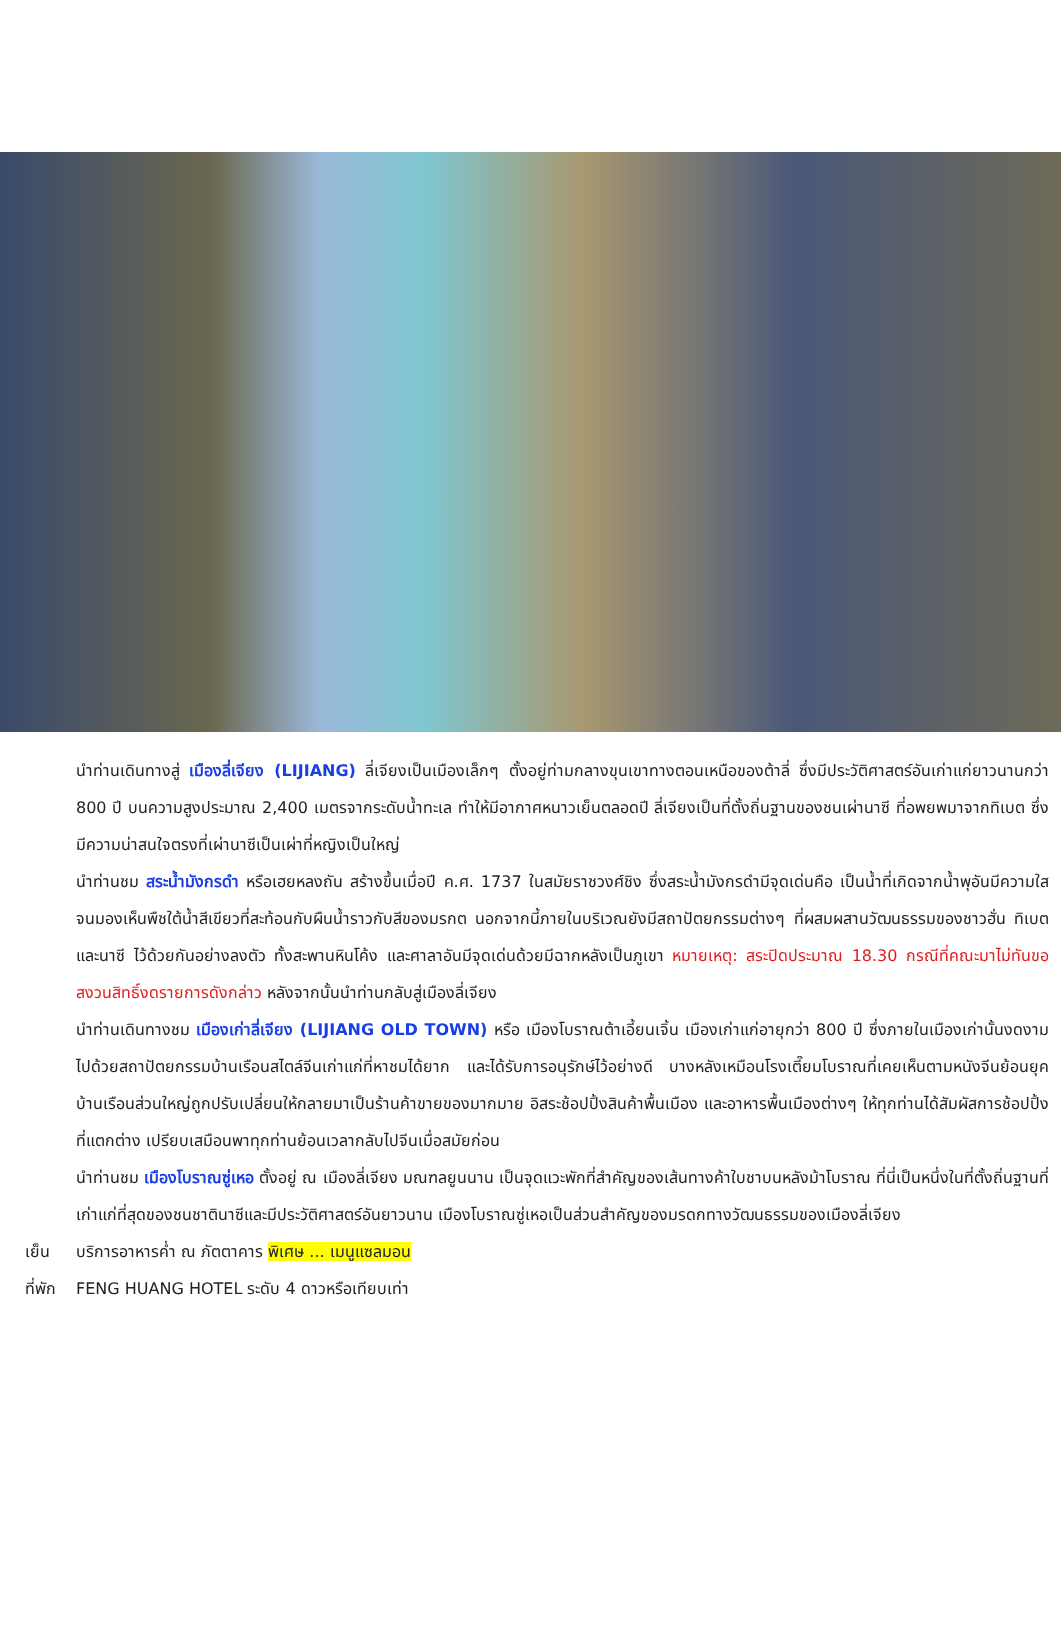นำท่านเดินทางสู่ เมืองลี่เจียง (LIJIANG) ลี่เจียงเป็นเมืองเล็กๆ ตั้งอยู่ท่ามกลางขุนเขาทางตอนเหนือของต้าลี่ ซึ่งมีประวัติศาสตร์อันเก่าแก่ยาวนานกว่า 800 ปี บนความสูงประมาณ 2,400 เมตรจากระดับน้ำทะเล ทำให้มีอากาศหนาวเย็นตลอดปี ลี่เจียงเป็นที่ตั้งถิ่นฐานของชนเผ่านาซี ที่อพยพมาจากทิเบต ซึ่งมีความน่าสนใจตรงที่เผ่านาซีเป็นเผ่าที่หญิงเป็นใหญ่
นำท่านชม สระน้ำมังกรดำ หรือเฮยหลงถัน สร้างขึ้นเมื่อปี ค.ศ. 1737 ในสมัยราชวงศ์ชิง ซึ่งสระน้ำมังกรดำมีจุดเด่นคือ เป็นน้ำที่เกิดจากน้ำพุอันมีความใสจนมองเห็นพืชใต้น้ำสีเขียวที่สะท้อนกับผืนน้ำราวกับสีของมรกต นอกจากนี้ภายในบริเวณยังมีสถาปัตยกรรมต่างๆ ที่ผสมผสานวัฒนธรรมของชาวฮั่น ทิเบต และนาซี ไว้ด้วยกันอย่างลงตัว ทั้งสะพานหินโค้ง และศาลาอันมีจุดเด่นด้วยมีฉากหลังเป็นภูเขา หมายเหตุ: สระปิดประมาณ 18.30 กรณีที่คณะมาไม่ทันขอสงวนสิทธิ์งดรายการดังกล่าว หลังจากนั้นนำท่านกลับสู่เมืองลี่เจียง
นำท่านเดินทางชม เมืองเก่าลี่เจียง (LIJIANG OLD TOWN) หรือ เมืองโบราณต้าเอี้ยนเจิ้น เมืองเก่าแก่อายุกว่า 800 ปี ซึ่งภายในเมืองเก่านั้นงดงามไปด้วยสถาปัตยกรรมบ้านเรือนสไตล์จีนเก่าแก่ที่หาชมได้ยาก และได้รับการอนุรักษ์ไว้อย่างดี บางหลังเหมือนโรงเตี๊ยมโบราณที่เคยเห็นตามหนังจีนย้อนยุค บ้านเรือนส่วนใหญ่ถูกปรับเปลี่ยนให้กลายมาเป็นร้านค้าขายของมากมาย อิสระช้อปปิ้งสินค้าพื้นเมือง และอาหารพื้นเมืองต่างๆ ให้ทุกท่านได้สัมผัสการช้อปปิ้งที่แตกต่าง เปรียบเสมือนพาทุกท่านย้อนเวลากลับไปจีนเมื่อสมัยก่อน
นำท่านชม เมืองโบราณซู่เหอ ตั้งอยู่ ณ เมืองลี่เจียง มณฑลยูนนาน เป็นจุดแวะพักที่สำคัญของเส้นทางค้าใบชาบนหลังม้าโบราณ ที่นี่เป็นหนึ่งในที่ตั้งถิ่นฐานที่เก่าแก่ที่สุดของชนชาตินาซีและมีประวัติศาสตร์อันยาวนาน เมืองโบราณซู่เหอเป็นส่วนสำคัญของมรดกทางวัฒนธรรมของเมืองลี่เจียง
เย็น บริการอาหารค่ำ ณ ภัตตาคาร พิเศษ ... เมนูแซลมอน
ที่พัก FENG HUANG HOTEL ระดับ 4 ดาวหรือเทียบเท่า